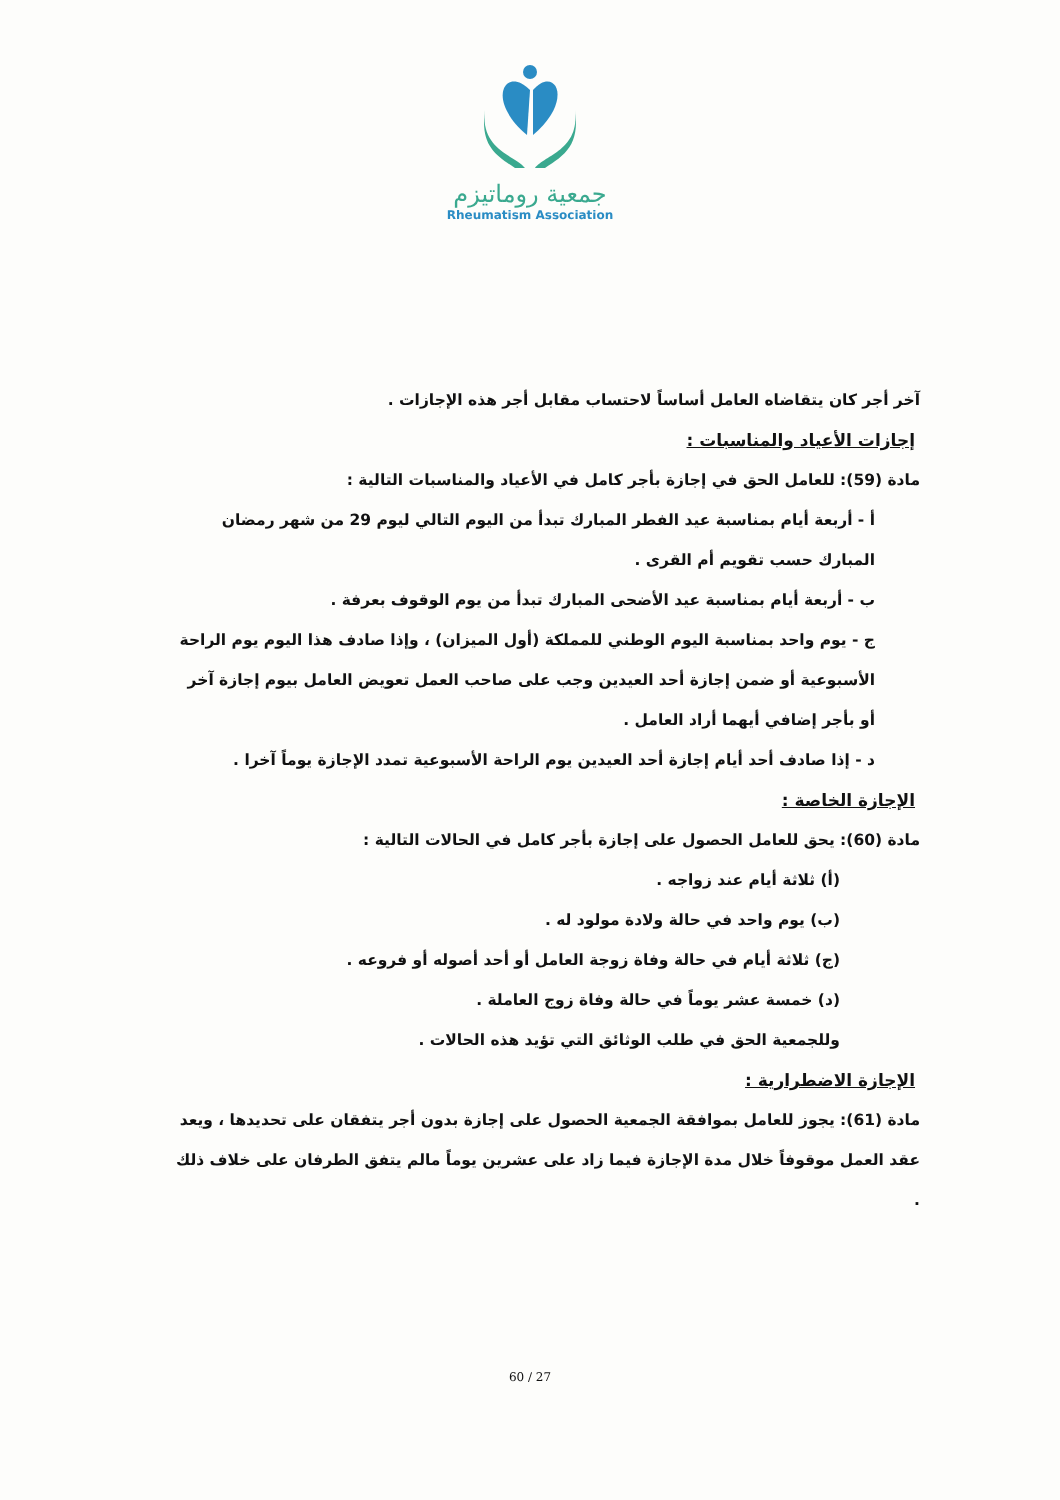جمعية روماتيزم
Rheumatism Association
آخر أجر كان يتقاضاه العامل أساساً لاحتساب مقابل أجر هذه الإجازات .
إجازات الأعياد والمناسبات :
مادة (59): للعامل الحق في إجازة بأجر كامل في الأعياد والمناسبات التالية :
أ - أربعة أيام بمناسبة عيد الفطر المبارك تبدأ من اليوم التالي ليوم 29 من شهر رمضان المبارك حسب تقويم أم القرى .
ب - أربعة أيام بمناسبة عيد الأضحى المبارك تبدأ من يوم الوقوف بعرفة .
ج - يوم واحد بمناسبة اليوم الوطني للمملكة (أول الميزان) ، وإذا صادف هذا اليوم يوم الراحة الأسبوعية أو ضمن إجازة أحد العيدين وجب على صاحب العمل تعويض العامل بيوم إجازة آخر أو بأجر إضافي أيهما أراد العامل .
د - إذا صادف أحد أيام إجازة أحد العيدين يوم الراحة الأسبوعية تمدد الإجازة يوماً آخرا .
الإجازة الخاصة :
مادة (60): يحق للعامل الحصول على إجازة بأجر كامل في الحالات التالية :
(أ) ثلاثة أيام عند زواجه .
(ب) يوم واحد في حالة ولادة مولود له .
(ج) ثلاثة أيام في حالة وفاة زوجة العامل أو أحد أصوله أو فروعه .
(د) خمسة عشر يوماً في حالة وفاة زوج العاملة .
وللجمعية الحق في طلب الوثائق التي تؤيد هذه الحالات .
الإجازة الاضطرارية :
مادة (61): يجوز للعامل بموافقة الجمعية الحصول على إجازة بدون أجر يتفقان على تحديدها ، ويعد عقد العمل موقوفاً خلال مدة الإجازة فيما زاد على عشرين يوماً مالم يتفق الطرفان على خلاف ذلك .
60 / 27